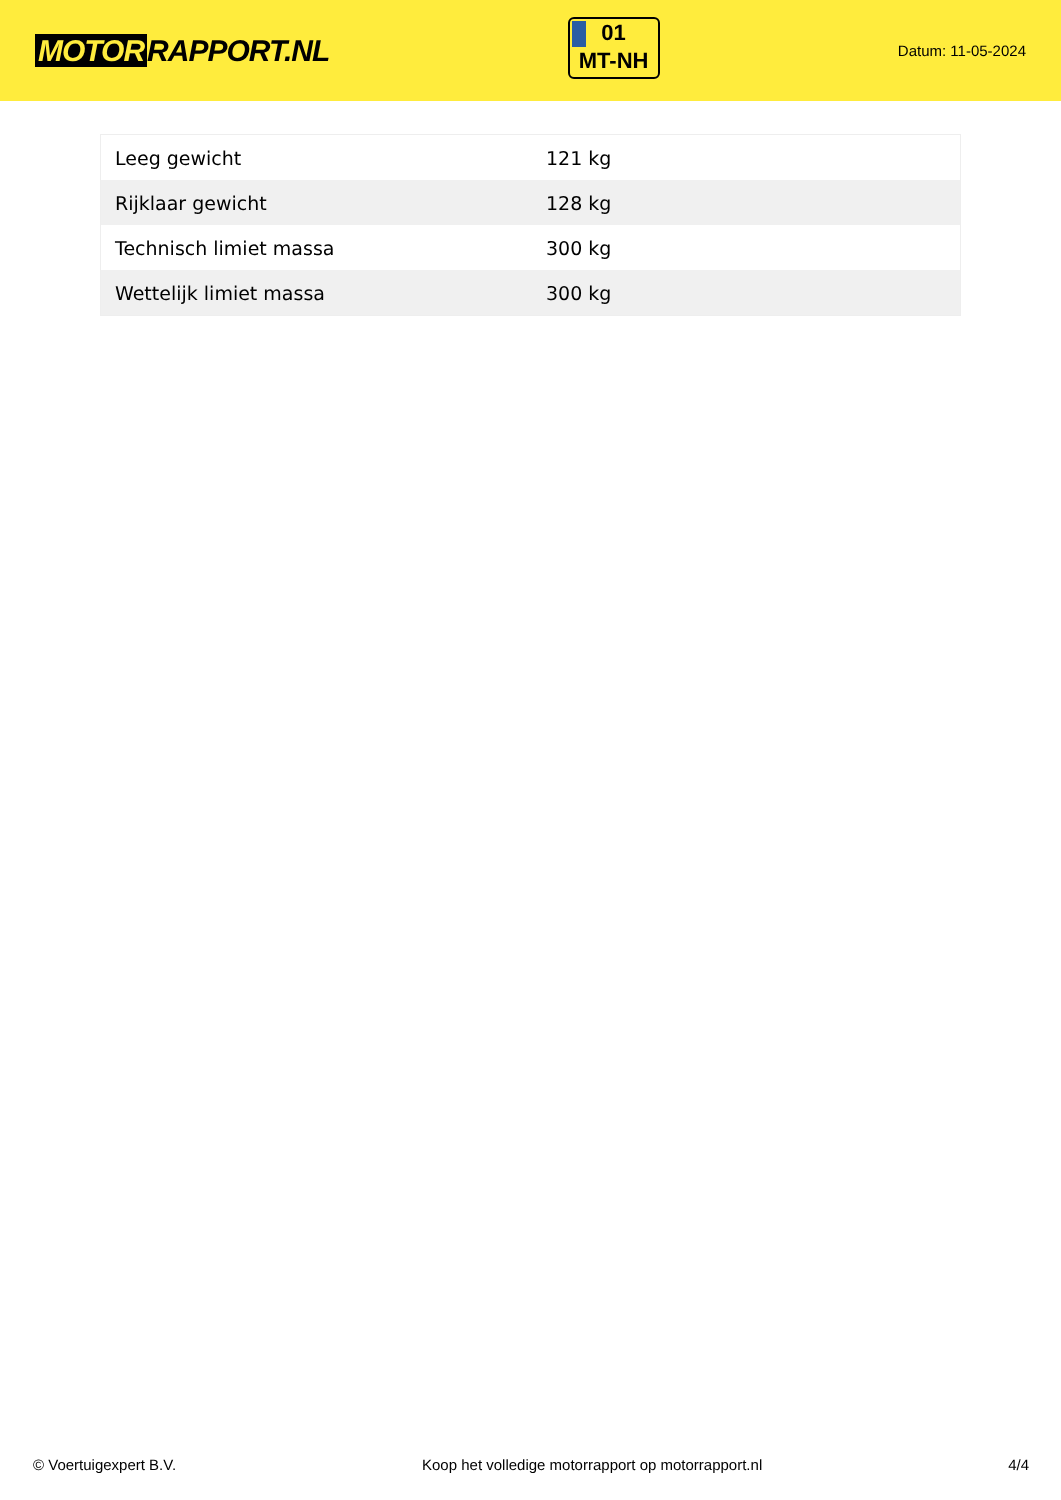MOTOR RAPPORT.NL
01
MT-NH
Datum: 11-05-2024
| Leeg gewicht | 121 kg |
| Rijklaar gewicht | 128 kg |
| Technisch limiet massa | 300 kg |
| Wettelijk limiet massa | 300 kg |
© Voertuigexpert B.V. Koop het volledige motorrapport op motorrapport.nl 4/4